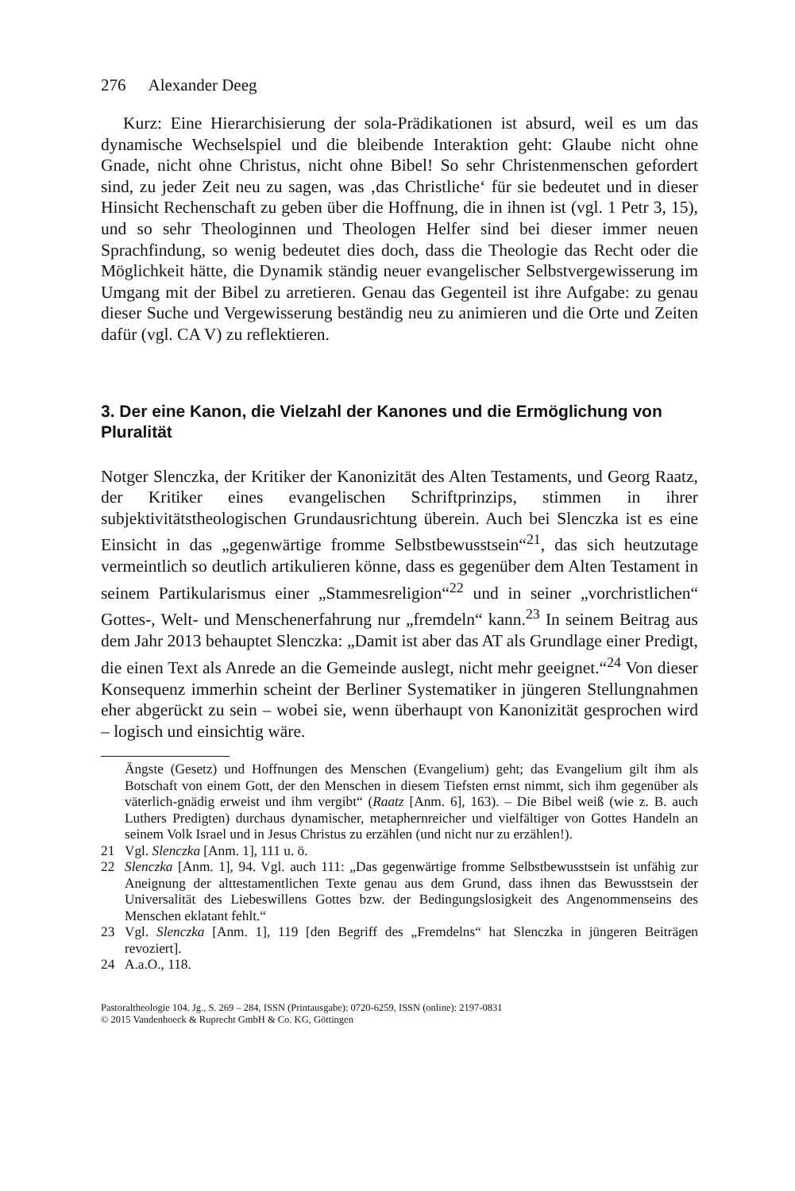276 Alexander Deeg
Kurz: Eine Hierarchisierung der sola-Prädikationen ist absurd, weil es um das dynamische Wechselspiel und die bleibende Interaktion geht: Glaube nicht ohne Gnade, nicht ohne Christus, nicht ohne Bibel! So sehr Christenmenschen gefordert sind, zu jeder Zeit neu zu sagen, was ‚das Christliche‘ für sie bedeutet und in dieser Hinsicht Rechenschaft zu geben über die Hoffnung, die in ihnen ist (vgl. 1 Petr 3, 15), und so sehr Theologinnen und Theologen Helfer sind bei dieser immer neuen Sprachfindung, so wenig bedeutet dies doch, dass die Theologie das Recht oder die Möglichkeit hätte, die Dynamik ständig neuer evangelischer Selbstvergewisserung im Umgang mit der Bibel zu arretieren. Genau das Gegenteil ist ihre Aufgabe: zu genau dieser Suche und Vergewisserung beständig neu zu animieren und die Orte und Zeiten dafür (vgl. CA V) zu reflektieren.
3. Der eine Kanon, die Vielzahl der Kanones und die Ermöglichung von Pluralität
Notger Slenczka, der Kritiker der Kanonizität des Alten Testaments, und Georg Raatz, der Kritiker eines evangelischen Schriftprinzips, stimmen in ihrer subjektivitätstheologischen Grundausrichtung überein. Auch bei Slenczka ist es eine Einsicht in das „gegenwärtige fromme Selbstbewusstsein“<sup>21</sup>, das sich heutzutage vermeintlich so deutlich artikulieren könne, dass es gegenüber dem Alten Testament in seinem Partikularismus einer „Stammesreligion“<sup>22</sup> und in seiner „vorchristlichen“ Gottes-, Welt- und Menschenerfahrung nur „fremdeln“ kann.<sup>23</sup> In seinem Beitrag aus dem Jahr 2013 behauptet Slenczka: „Damit ist aber das AT als Grundlage einer Predigt, die einen Text als Anrede an die Gemeinde auslegt, nicht mehr geeignet.“<sup>24</sup> Von dieser Konsequenz immerhin scheint der Berliner Systematiker in jüngeren Stellungnahmen eher abgerückt zu sein – wobei sie, wenn überhaupt von Kanonizität gesprochen wird – logisch und einsichtig wäre.
Ängste (Gesetz) und Hoffnungen des Menschen (Evangelium) geht; das Evangelium gilt ihm als Botschaft von einem Gott, der den Menschen in diesem Tiefsten ernst nimmt, sich ihm gegenüber als väterlich-gnädig erweist und ihm vergibt“ (Raatz [Anm. 6], 163). – Die Bibel weiß (wie z. B. auch Luthers Predigten) durchaus dynamischer, metaphernreicher und vielfältiger von Gottes Handeln an seinem Volk Israel und in Jesus Christus zu erzählen (und nicht nur zu erzählen!).
21 Vgl. Slenczka [Anm. 1], 111 u. ö.
22 Slenczka [Anm. 1], 94. Vgl. auch 111: „Das gegenwärtige fromme Selbstbewusstsein ist unfähig zur Aneignung der alttestamentlichen Texte genau aus dem Grund, dass ihnen das Bewusstsein der Universalität des Liebeswillens Gottes bzw. der Bedingungslosigkeit des Angenommenseins des Menschen eklatant fehlt.“
23 Vgl. Slenczka [Anm. 1], 119 [den Begriff des „Fremdelns“ hat Slenczka in jüngeren Beiträgen revoziert].
24 A.a.O., 118.
Pastoraltheologie 104. Jg., S. 269 – 284, ISSN (Printausgabe): 0720-6259, ISSN (online): 2197-0831
© 2015 Vandenhoeck & Ruprecht GmbH & Co. KG, Göttingen